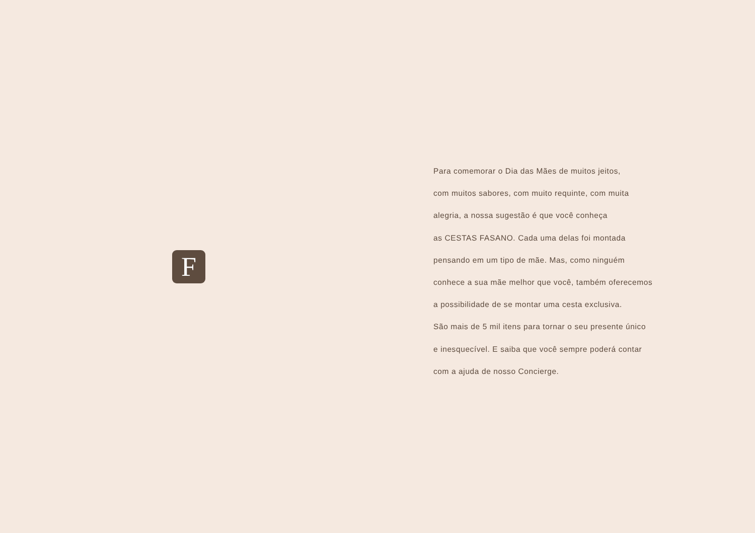F
Para comemorar o Dia das Mães de muitos jeitos,
com muitos sabores, com muito requinte, com muita
alegria, a nossa sugestão é que você conheça
as CESTAS FASANO. Cada uma delas foi montada
pensando em um tipo de mãe. Mas, como ninguém
conhece a sua mãe melhor que você, também oferecemos
a possibilidade de se montar uma cesta exclusiva.
São mais de 5 mil itens para tornar o seu presente único
e inesquecível. E saiba que você sempre poderá contar
com a ajuda de nosso Concierge.